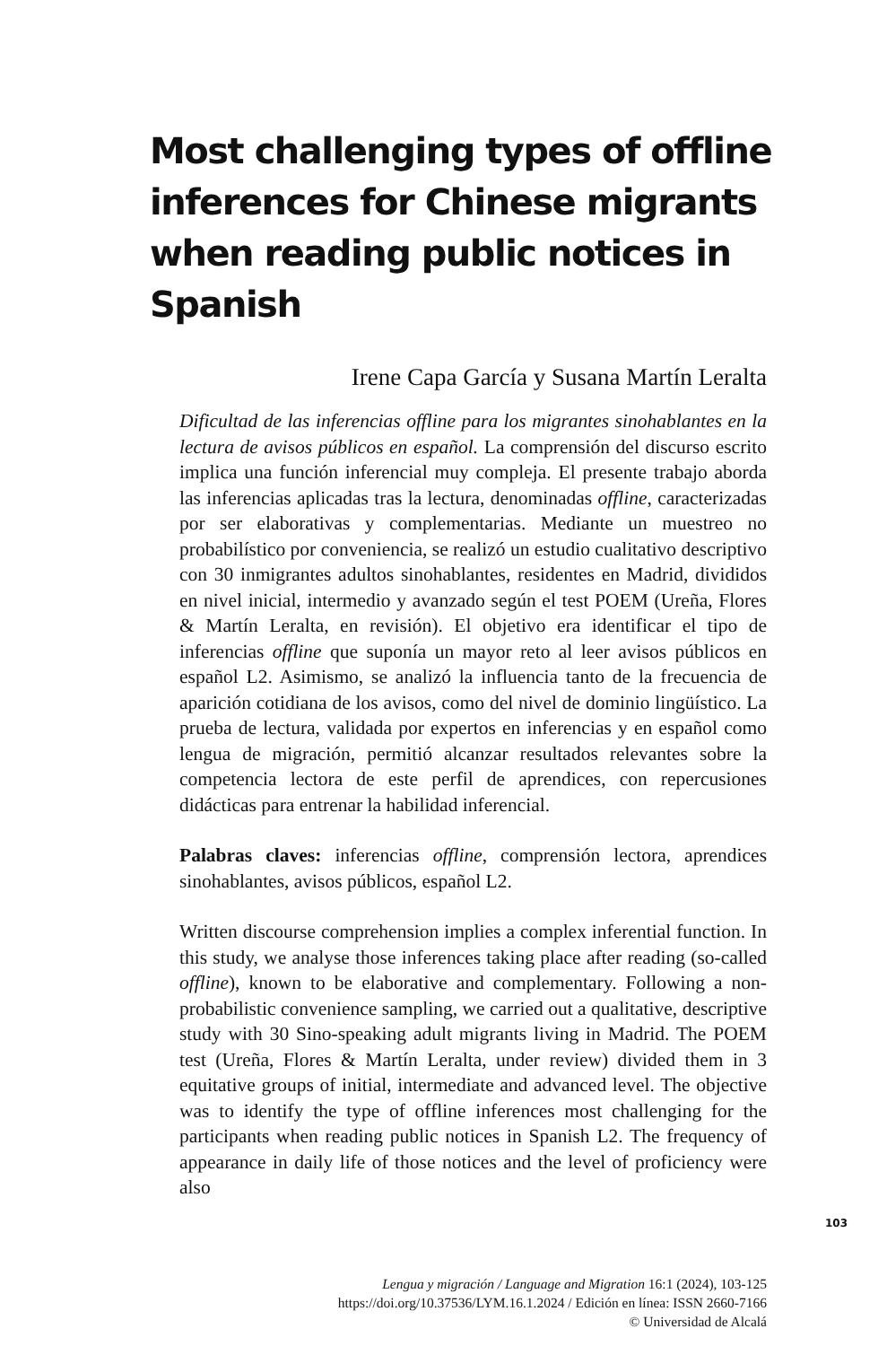Most challenging types of offline inferences for Chinese migrants when reading public notices in Spanish
Irene Capa García y Susana Martín Leralta
Dificultad de las inferencias offline para los migrantes sinohablantes en la lectura de avisos públicos en español. La comprensión del discurso escrito implica una función inferencial muy compleja. El presente trabajo aborda las inferencias aplicadas tras la lectura, denominadas offline, caracterizadas por ser elaborativas y complementarias. Mediante un muestreo no probabilístico por conveniencia, se realizó un estudio cualitativo descriptivo con 30 inmigrantes adultos sinohablantes, residentes en Madrid, divididos en nivel inicial, intermedio y avanzado según el test POEM (Ureña, Flores & Martín Leralta, en revisión). El objetivo era identificar el tipo de inferencias offline que suponía un mayor reto al leer avisos públicos en español L2. Asimismo, se analizó la influencia tanto de la frecuencia de aparición cotidiana de los avisos, como del nivel de dominio lingüístico. La prueba de lectura, validada por expertos en inferencias y en español como lengua de migración, permitió alcanzar resultados relevantes sobre la competencia lectora de este perfil de aprendices, con repercusiones didácticas para entrenar la habilidad inferencial.
Palabras claves: inferencias offline, comprensión lectora, aprendices sinohablantes, avisos públicos, español L2.
Written discourse comprehension implies a complex inferential function. In this study, we analyse those inferences taking place after reading (so-called offline), known to be elaborative and complementary. Following a non-probabilistic convenience sampling, we carried out a qualitative, descriptive study with 30 Sino-speaking adult migrants living in Madrid. The POEM test (Ureña, Flores & Martín Leralta, under review) divided them in 3 equitative groups of initial, intermediate and advanced level. The objective was to identify the type of offline inferences most challenging for the participants when reading public notices in Spanish L2. The frequency of appearance in daily life of those notices and the level of proficiency were also
103
Lengua y migración / Language and Migration 16:1 (2024), 103-125
https://doi.org/10.37536/LYM.16.1.2024 / Edición en línea: ISSN 2660-7166
© Universidad de Alcalá